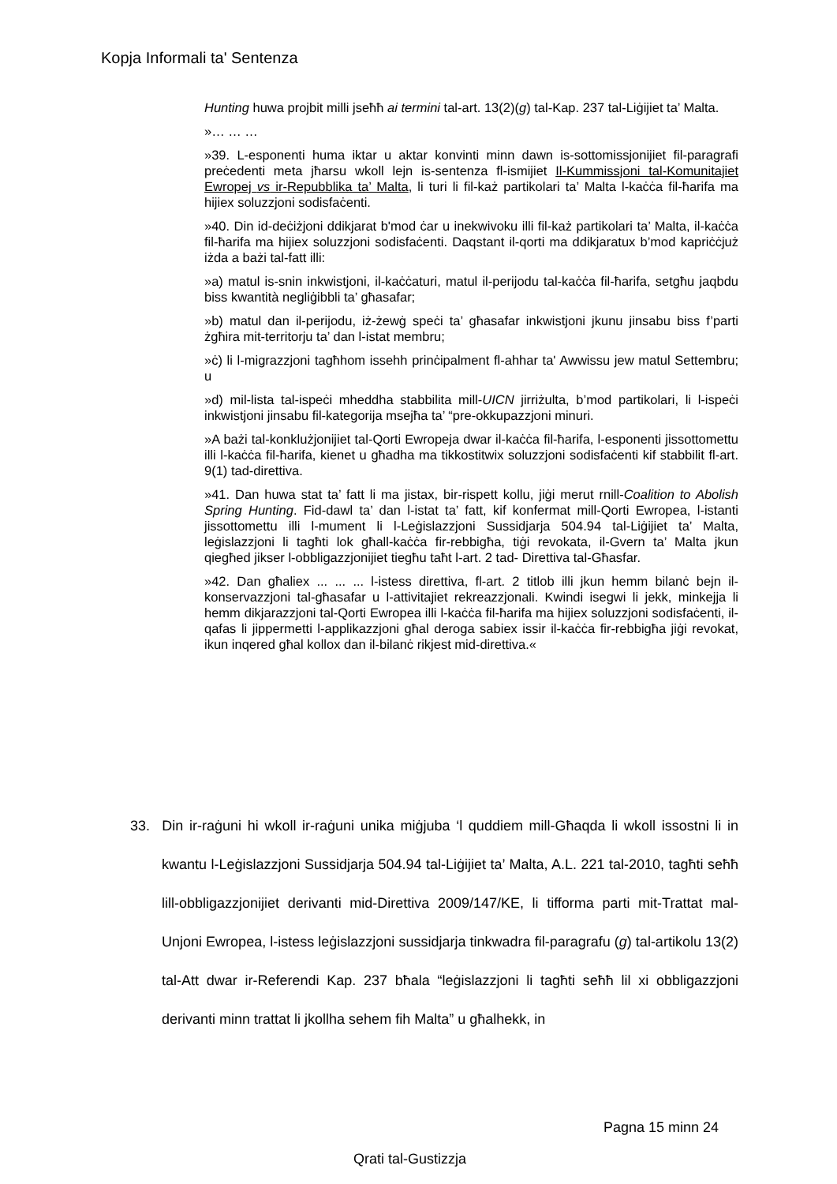Kopja Informali ta' Sentenza
Hunting huwa projbit milli jseħħ ai termini tal-art. 13(2)(g) tal-Kap. 237 tal-Liġijiet ta’ Malta.
»… … …
»39. L-esponenti huma iktar u aktar konvinti minn dawn is-sottomissjonijiet fil-paragrafi preċedenti meta jħarsu wkoll lejn is-sentenza fl-ismijiet Il-Kummissjoni tal-Komunitajiet Ewropej vs ir-Repubblika ta’ Malta, li turi li fil-każ partikolari ta’ Malta l-kaċċa fil-ħarifa ma hijiex soluzzjoni sodisfaċenti.
»40. Din id-deċiżjoni ddikjarat b'mod ċar u inekwivoku illi fil-każ partikolari ta’ Malta, il-kaċċa fil-ħarifa ma hijiex soluzzjoni sodisfaċenti. Daqstant il-qorti ma ddikjaratux b’mod kapriċċjuż iżda a bażi tal-fatt illi:
»a) matul is-snin inkwistjoni, il-kaċċaturi, matul il-perijodu tal-kaċċa fil-ħarifa, setgħu jaqbdu biss kwantità negliġibbli ta’ għasafar;
»b) matul dan il-perijodu, iż-żewġ speċi ta’ għasafar inkwistjoni jkunu jinsabu biss f’parti żgħira mit-territorju ta’ dan l-istat membru;
»ċ) li l-migrazzjoni tagħhom issehh prinċipalment fl-ahhar ta' Awwissu jew matul Settembru; u
»d) mil-lista tal-ispeċi mheddha stabbilita mill-UICN jirriżulta, b’mod partikolari, li l-ispeċi inkwistjoni jinsabu fil-kategorija msejħa ta’ “pre-okkupazzjoni minuri.
»A bażi tal-konklużjonijiet tal-Qorti Ewropeja dwar il-kaċċa fil-ħarifa, l-esponenti jissottomettu illi l-kaċċa fil-ħarifa, kienet u għadha ma tikkostitwix soluzzjoni sodisfaċenti kif stabbilit fl-art. 9(1) tad-direttiva.
»41. Dan huwa stat ta’ fatt li ma jistax, bir-rispett kollu, jiġi merut rnill-Coalition to Abolish Spring Hunting. Fid-dawl ta’ dan l-istat ta’ fatt, kif konfermat mill-Qorti Ewropea, l-istanti jissottomettu illi l-mument li l-Leġislazzjoni Sussidjarja 504.94 tal-Liġijiet ta’ Malta, leġislazzjoni li tagħti lok għall-kaċċa fir-rebbigħa, tiġi revokata, il-Gvern ta’ Malta jkun qiegħed jikser l-obbligazzjonijiet tiegħu taħt l-art. 2 tad- Direttiva tal-Għasfar.
»42. Dan għaliex ... ... ... l-istess direttiva, fl-art. 2 titlob illi jkun hemm bilanċ bejn il-konservazzjoni tal-għasafar u l-attivitajiet rekreazzjonali. Kwindi isegwi li jekk, minkejja li hemm dikjarazzjoni tal-Qorti Ewropea illi l-kaċċa fil-ħarifa ma hijiex soluzzjoni sodisfaċenti, il-qafas li jippermetti l-applikazzjoni għal deroga sabiex issir il-kaċċa fir-rebbigħa jiġi revokat, ikun inqered għal kollox dan il-bilanċ rikjest mid-direttiva.«
33. Din ir-raġuni hi wkoll ir-raġuni unika miġjuba ‘l quddiem mill-Għaqda li wkoll issostni li in kwantu l-Leġislazzjoni Sussidjarja 504.94 tal-Liġijiet ta’ Malta, A.L. 221 tal-2010, tagħti seħħ lill-obbligazzjonijiet derivanti mid-Direttiva 2009/147/KE, li tifforma parti mit-Trattat mal-Unjoni Ewropea, l-istess leġislazzjoni sussidjarja tinkwadra fil-paragrafu (g) tal-artikolu 13(2) tal-Att dwar ir-Referendi Kap. 237 bħala “leġislazzjoni li tagħti seħħ lil xi obbligazzjoni derivanti minn trattat li jkollha sehem fih Malta” u għalhekk, in
Pagna 15 minn 24
Qrati tal-Gustizzja